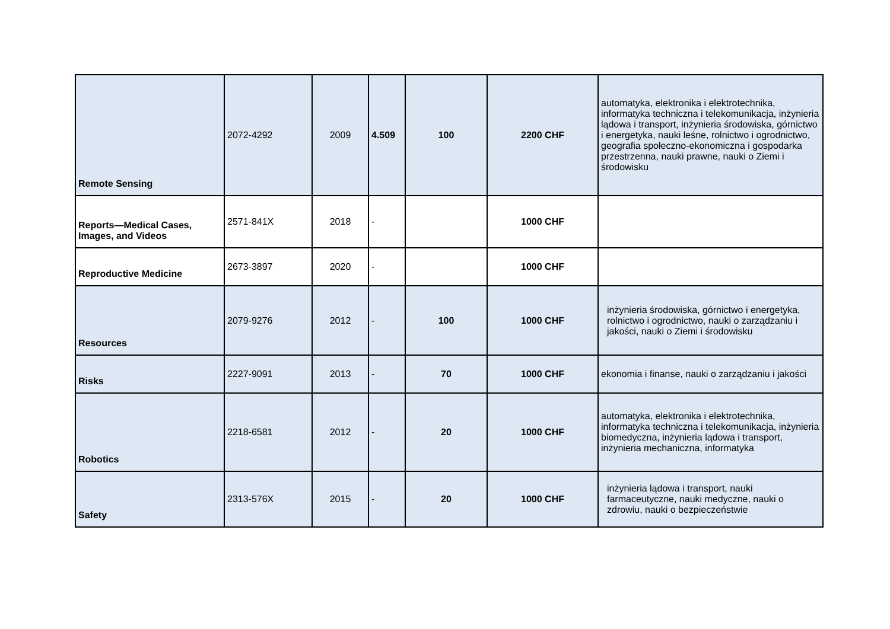| Remote Sensing | 2072-4292 | 2009 | 4.509 | 100 | 2200 CHF | automatyka, elektronika i elektrotechnika, informatyka techniczna i telekomunikacja, inżynieria lądowa i transport, inżynieria środowiska, górnictwo i energetyka, nauki leśne, rolnictwo i ogrodnictwo, geografia społeczno-ekonomiczna i gospodarka przestrzenna, nauki prawne, nauki o Ziemi i środowisku |
| Reports—Medical Cases, Images, and Videos | 2571-841X | 2018 | - | | 1000 CHF | |
| Reproductive Medicine | 2673-3897 | 2020 | - | | 1000 CHF | |
| Resources | 2079-9276 | 2012 | - | 100 | 1000 CHF | inżynieria środowiska, górnictwo i energetyka, rolnictwo i ogrodnictwo, nauki o zarządzaniu i jakości, nauki o Ziemi i środowisku |
| Risks | 2227-9091 | 2013 | - | 70 | 1000 CHF | ekonomia i finanse, nauki o zarządzaniu i jakości |
| Robotics | 2218-6581 | 2012 | - | 20 | 1000 CHF | automatyka, elektronika i elektrotechnika, informatyka techniczna i telekomunikacja, inżynieria biomedyczna, inżynieria lądowa i transport, inżynieria mechaniczna, informatyka |
| Safety | 2313-576X | 2015 | - | 20 | 1000 CHF | inżynieria lądowa i transport, nauki farmaceutyczne, nauki medyczne, nauki o zdrowiu, nauki o bezpieczeństwie |